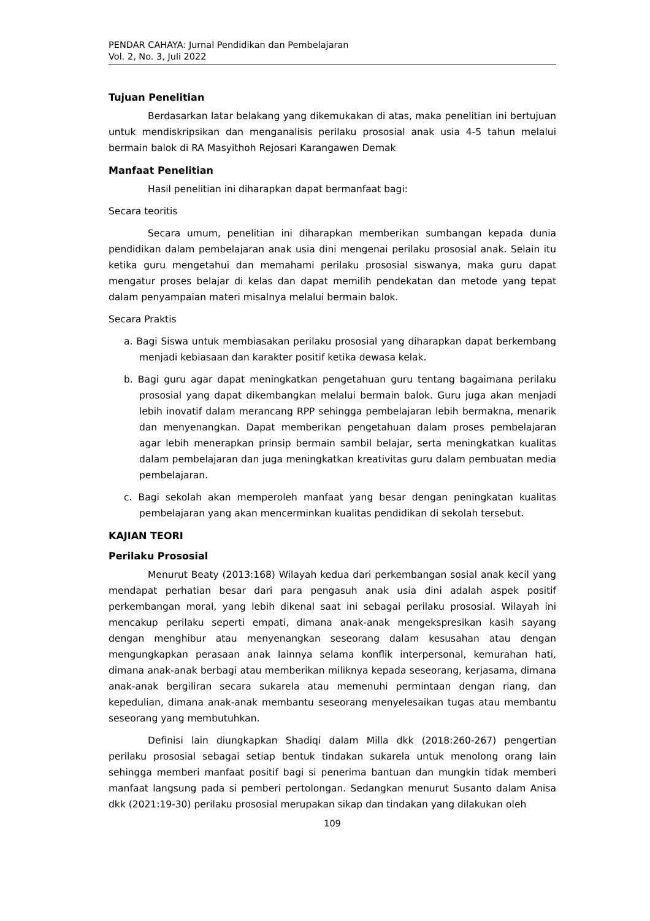PENDAR CAHAYA: Jurnal Pendidikan dan Pembelajaran
Vol. 2, No. 3, Juli 2022
Tujuan Penelitian
Berdasarkan latar belakang yang dikemukakan di atas, maka penelitian ini bertujuan untuk mendiskripsikan dan menganalisis perilaku prososial anak usia 4-5 tahun melalui bermain balok di RA Masyithoh Rejosari Karangawen Demak
Manfaat Penelitian
Hasil penelitian ini diharapkan dapat bermanfaat bagi:
Secara teoritis
Secara umum, penelitian ini diharapkan memberikan sumbangan kepada dunia pendidikan dalam pembelajaran anak usia dini mengenai perilaku prososial anak. Selain itu ketika guru mengetahui dan memahami perilaku prososial siswanya, maka guru dapat mengatur proses belajar di kelas dan dapat memilih pendekatan dan metode yang tepat dalam penyampaian materi misalnya melalui bermain balok.
Secara Praktis
a. Bagi Siswa untuk membiasakan perilaku prososial yang diharapkan dapat berkembang menjadi kebiasaan dan karakter positif ketika dewasa kelak.
b. Bagi guru agar dapat meningkatkan pengetahuan guru tentang bagaimana perilaku prososial yang dapat dikembangkan melalui bermain balok. Guru juga akan menjadi lebih inovatif dalam merancang RPP sehingga pembelajaran lebih bermakna, menarik dan menyenangkan. Dapat memberikan pengetahuan dalam proses pembelajaran agar lebih menerapkan prinsip bermain sambil belajar, serta meningkatkan kualitas dalam pembelajaran dan juga meningkatkan kreativitas guru dalam pembuatan media pembelajaran.
c. Bagi sekolah akan memperoleh manfaat yang besar dengan peningkatan kualitas pembelajaran yang akan mencerminkan kualitas pendidikan di sekolah tersebut.
KAJIAN TEORI
Perilaku Prososial
Menurut Beaty (2013:168) Wilayah kedua dari perkembangan sosial anak kecil yang mendapat perhatian besar dari para pengasuh anak usia dini adalah aspek positif perkembangan moral, yang lebih dikenal saat ini sebagai perilaku prososial. Wilayah ini mencakup perilaku seperti empati, dimana anak-anak mengekspresikan kasih sayang dengan menghibur atau menyenangkan seseorang dalam kesusahan atau dengan mengungkapkan perasaan anak lainnya selama konflik interpersonal, kemurahan hati, dimana anak-anak berbagi atau memberikan miliknya kepada seseorang, kerjasama, dimana anak-anak bergiliran secara sukarela atau memenuhi permintaan dengan riang, dan kepedulian, dimana anak-anak membantu seseorang menyelesaikan tugas atau membantu seseorang yang membutuhkan.
Definisi lain diungkapkan Shadiqi dalam Milla dkk (2018:260-267) pengertian perilaku prososial sebagai setiap bentuk tindakan sukarela untuk menolong orang lain sehingga memberi manfaat positif bagi si penerima bantuan dan mungkin tidak memberi manfaat langsung pada si pemberi pertolongan. Sedangkan menurut Susanto dalam Anisa dkk (2021:19-30) perilaku prososial merupakan sikap dan tindakan yang dilakukan oleh
109